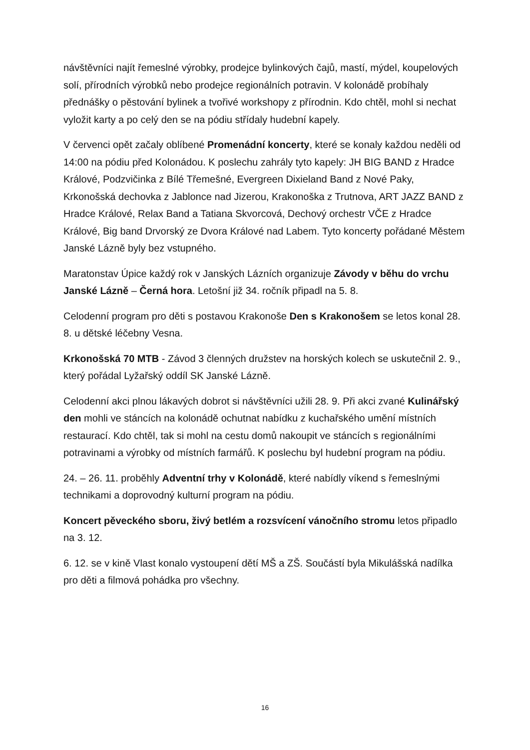návštěvníci najít řemeslné výrobky, prodejce bylinkových čajů, mastí, mýdel, koupelových solí, přírodních výrobků nebo prodejce regionálních potravin. V kolonádě probíhaly přednášky o pěstování bylinek a tvořivé workshopy z přírodnin. Kdo chtěl, mohl si nechat vyložit karty a po celý den se na pódiu střídaly hudební kapely.
V červenci opět začaly oblíbené Promenádní koncerty, které se konaly každou neděli od 14:00 na pódiu před Kolonádou. K poslechu zahrály tyto kapely: JH BIG BAND z Hradce Králové, Podzvičinka z Bílé Třemešné, Evergreen Dixieland Band z Nové Paky, Krkonošská dechovka z Jablonce nad Jizerou, Krakonoška z Trutnova, ART JAZZ BAND z Hradce Králové, Relax Band a Tatiana Skvorcová, Dechový orchestr VČE z Hradce Králové, Big band Drvorský ze Dvora Králové nad Labem. Tyto koncerty pořádané Městem Janské Lázně byly bez vstupného.
Maratonstav Úpice každý rok v Janských Lázních organizuje Závody v běhu do vrchu Janské Lázně – Černá hora. Letošní již 34. ročník připadl na 5. 8.
Celodenní program pro děti s postavou Krakonoše Den s Krakonošem se letos konal 28. 8. u dětské léčebny Vesna.
Krkonošská 70 MTB - Závod 3 členných družstev na horských kolech se uskutečnil 2. 9., který pořádal Lyžařský oddíl SK Janské Lázně.
Celodenní akci plnou lákavých dobrot si návštěvníci užili 28. 9. Při akci zvané Kulinářský den mohli ve stáncích na kolonádě ochutnat nabídku z kuchařského umění místních restaurací. Kdo chtěl, tak si mohl na cestu domů nakoupit ve stáncích s regionálními potravinami a výrobky od místních farmářů. K poslechu byl hudební program na pódiu.
24. – 26. 11. proběhly Adventní trhy v Kolonádě, které nabídly víkend s řemeslnými technikami a doprovodný kulturní program na pódiu.
Koncert pěveckého sboru, živý betlém a rozsvícení vánočního stromu letos připadlo na 3. 12.
6. 12. se v kině Vlast konalo vystoupení dětí MŠ a ZŠ. Součástí byla Mikulášská nadílka pro děti a filmová pohádka pro všechny.
16